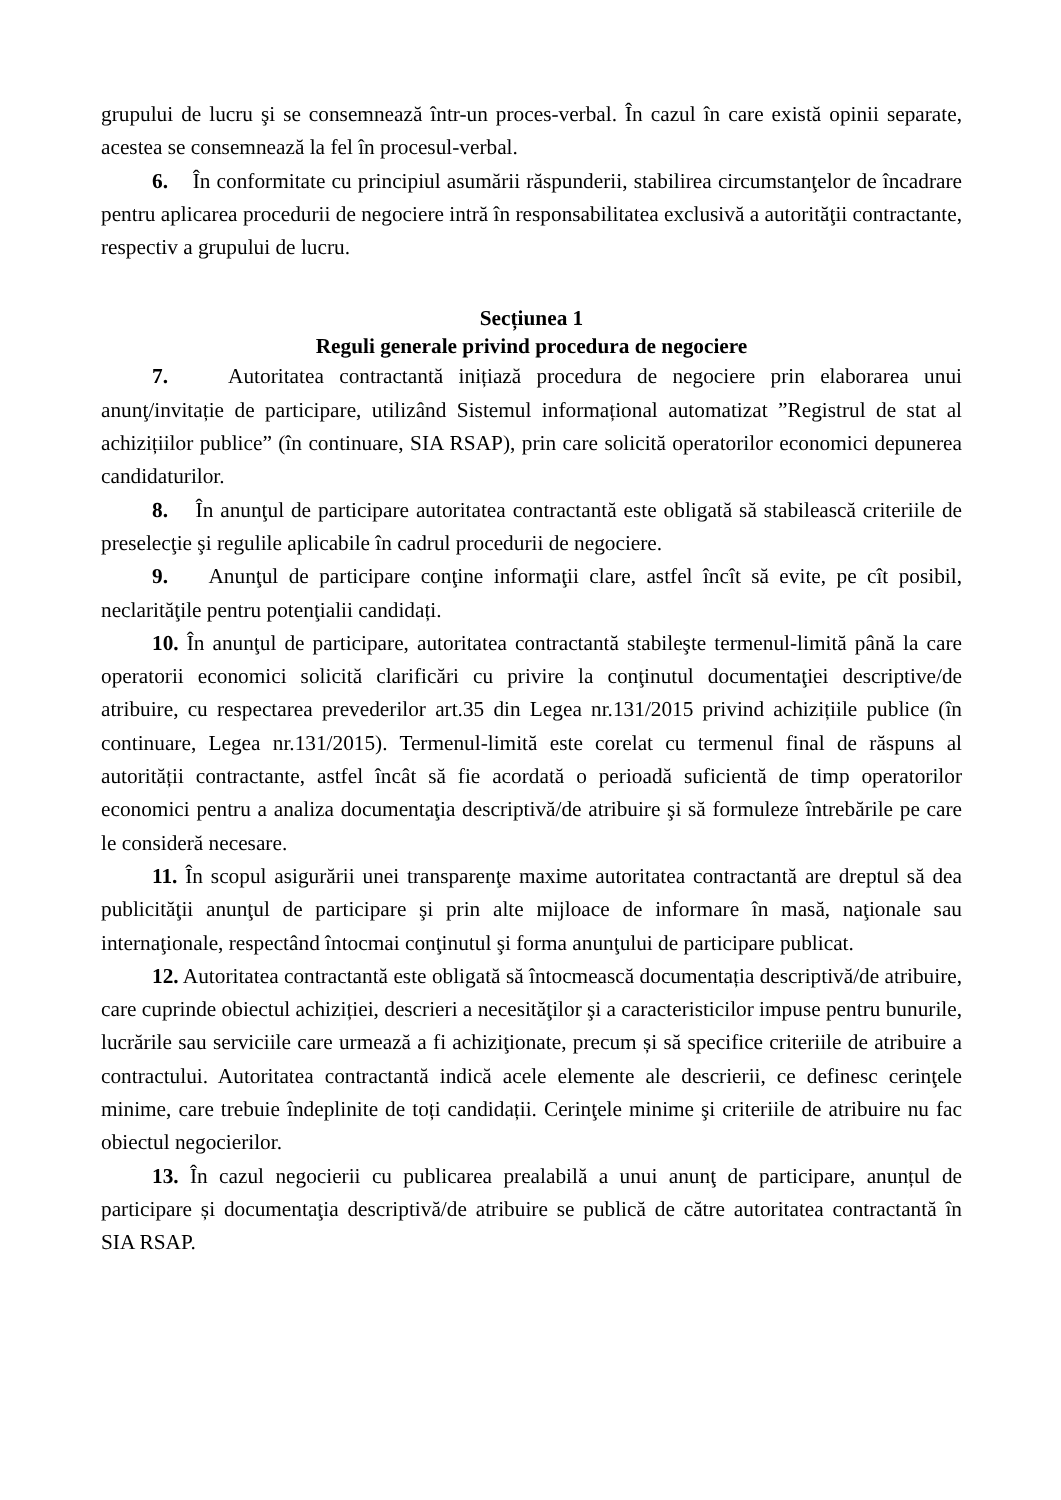grupului de lucru şi se consemnează într-un proces-verbal. În cazul în care există opinii separate, acestea se consemnează la fel în procesul-verbal.
6. În conformitate cu principiul asumării răspunderii, stabilirea circumstanţelor de încadrare pentru aplicarea procedurii de negociere intră în responsabilitatea exclusivă a autorităţii contractante, respectiv a grupului de lucru.
Secțiunea 1
Reguli generale privind procedura de negociere
7. Autoritatea contractantă inițiază procedura de negociere prin elaborarea unui anunţ/invitație de participare, utilizând Sistemul informațional automatizat ”Registrul de stat al achizițiilor publice” (în continuare, SIA RSAP), prin care solicită operatorilor economici depunerea candidaturilor.
8. În anunţul de participare autoritatea contractantă este obligată să stabilească criteriile de preselecţie şi regulile aplicabile în cadrul procedurii de negociere.
9. Anunţul de participare conţine informaţii clare, astfel încît să evite, pe cît posibil, neclarităţile pentru potenţialii candidați.
10. În anunţul de participare, autoritatea contractantă stabileşte termenul-limită până la care operatorii economici solicită clarificări cu privire la conţinutul documentaţiei descriptive/de atribuire, cu respectarea prevederilor art.35 din Legea nr.131/2015 privind achizițiile publice (în continuare, Legea nr.131/2015). Termenul-limită este corelat cu termenul final de răspuns al autorității contractante, astfel încât să fie acordată o perioadă suficientă de timp operatorilor economici pentru a analiza documentaţia descriptivă/de atribuire şi să formuleze întrebările pe care le consideră necesare.
11. În scopul asigurării unei transparenţe maxime autoritatea contractantă are dreptul să dea publicităţii anunţul de participare şi prin alte mijloace de informare în masă, naţionale sau internaţionale, respectând întocmai conţinutul şi forma anunţului de participare publicat.
12. Autoritatea contractantă este obligată să întocmească documentația descriptivă/de atribuire, care cuprinde obiectul achiziției, descrieri a necesităţilor şi a caracteristicilor impuse pentru bunurile, lucrările sau serviciile care urmează a fi achiziţionate, precum și să specifice criteriile de atribuire a contractului. Autoritatea contractantă indică acele elemente ale descrierii, ce definesc cerinţele minime, care trebuie îndeplinite de toți candidații. Cerinţele minime şi criteriile de atribuire nu fac obiectul negocierilor.
13. În cazul negocierii cu publicarea prealabilă a unui anunţ de participare, anunțul de participare și documentaţia descriptivă/de atribuire se publică de către autoritatea contractantă în SIA RSAP.